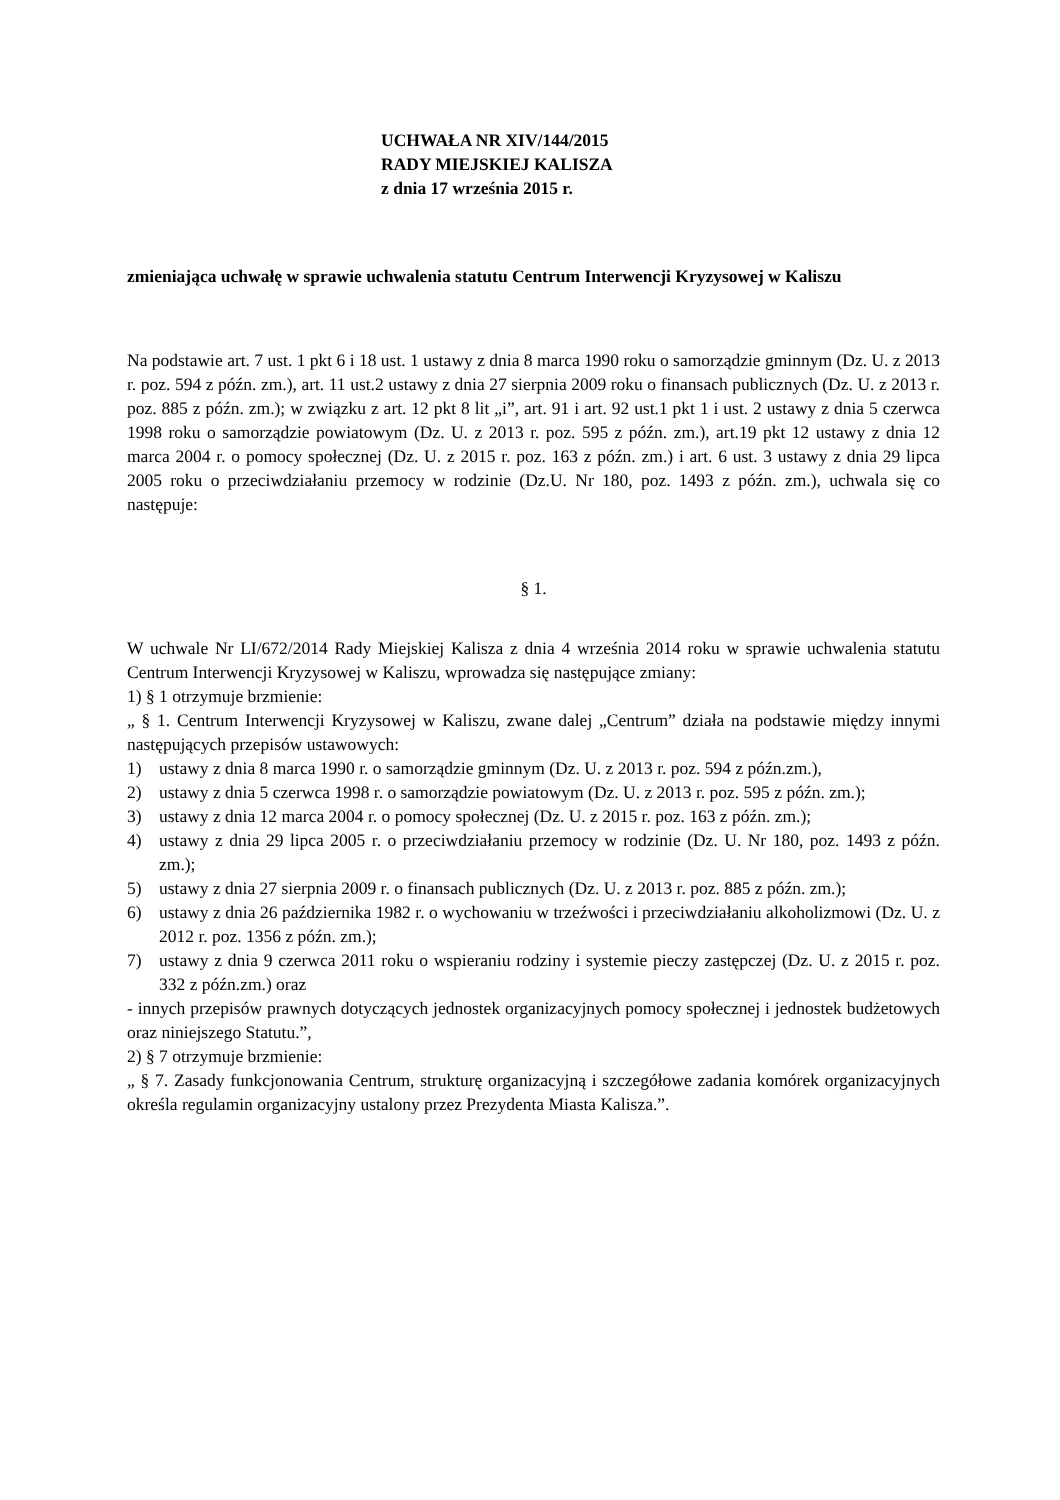UCHWAŁA NR XIV/144/2015
RADY MIEJSKIEJ KALISZA
z dnia 17 września 2015 r.
zmieniająca uchwałę w sprawie uchwalenia statutu Centrum Interwencji Kryzysowej w Kaliszu
Na podstawie art. 7 ust. 1 pkt 6 i 18 ust. 1 ustawy z dnia 8 marca 1990 roku o samorządzie gminnym (Dz. U. z 2013 r. poz. 594 z późn. zm.), art. 11 ust.2 ustawy z dnia 27 sierpnia 2009 roku o finansach publicznych (Dz. U. z 2013 r. poz. 885 z późn. zm.); w związku z art. 12 pkt 8 lit „i”, art. 91 i art. 92 ust.1 pkt 1 i ust. 2 ustawy z dnia 5 czerwca 1998 roku o samorządzie powiatowym (Dz. U. z 2013 r. poz. 595 z późn. zm.), art.19 pkt 12 ustawy z dnia 12 marca 2004 r. o pomocy społecznej (Dz. U. z 2015 r. poz. 163 z późn. zm.) i art. 6 ust. 3 ustawy z dnia 29 lipca 2005 roku o przeciwdziałaniu przemocy w rodzinie (Dz.U. Nr 180, poz. 1493 z późn. zm.), uchwala się co następuje:
§ 1.
W uchwale Nr LI/672/2014 Rady Miejskiej Kalisza z dnia 4 września 2014 roku w sprawie uchwalenia statutu Centrum Interwencji Kryzysowej w Kaliszu, wprowadza się następujące zmiany:
1) § 1 otrzymuje brzmienie:
„ § 1. Centrum Interwencji Kryzysowej w Kaliszu, zwane dalej „Centrum” działa na podstawie między innymi następujących przepisów ustawowych:
1) ustawy z dnia 8 marca 1990 r. o samorządzie gminnym (Dz. U. z 2013 r. poz. 594 z późn.zm.),
2) ustawy z dnia 5 czerwca 1998 r. o samorządzie powiatowym (Dz. U. z 2013 r. poz. 595 z późn. zm.);
3) ustawy z dnia 12 marca 2004 r. o pomocy społecznej (Dz. U. z 2015 r. poz. 163 z późn. zm.);
4) ustawy z dnia 29 lipca 2005 r. o przeciwdziałaniu przemocy w rodzinie (Dz. U. Nr 180, poz. 1493 z późn. zm.);
5) ustawy z dnia 27 sierpnia 2009 r. o finansach publicznych (Dz. U. z 2013 r. poz. 885 z późn. zm.);
6) ustawy z dnia 26 października 1982 r. o wychowaniu w trzeźwości i przeciwdziałaniu alkoholizmowi (Dz. U. z 2012 r. poz. 1356 z późn. zm.);
7) ustawy z dnia 9 czerwca 2011 roku o wspieraniu rodziny i systemie pieczy zastępczej (Dz. U. z 2015 r. poz. 332 z późn.zm.) oraz
- innych przepisów prawnych dotyczących jednostek organizacyjnych pomocy społecznej i jednostek budżetowych oraz niniejszego Statutu.”,
2) § 7 otrzymuje brzmienie:
„ § 7. Zasady funkcjonowania Centrum, strukturę organizacyjną i szczegółowe zadania komórek organizacyjnych określa regulamin organizacyjny ustalony przez Prezydenta Miasta Kalisza.”.